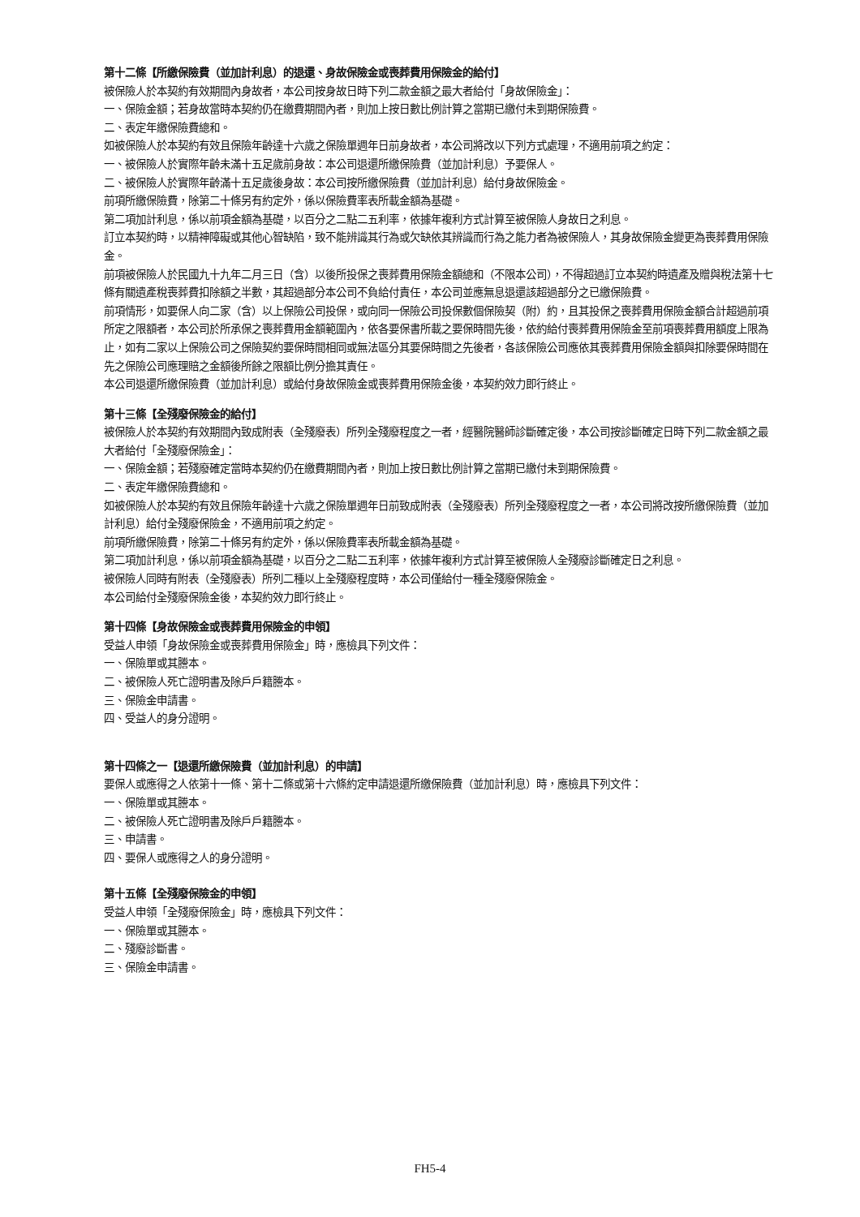第十二條【所繳保險費（並加計利息）的退還、身故保險金或喪葬費用保險金的給付】
被保險人於本契約有效期間內身故者，本公司按身故日時下列二款金額之最大者給付「身故保險金」：
一、保險金額；若身故當時本契約仍在繳費期間內者，則加上按日數比例計算之當期已繳付未到期保險費。
二、表定年繳保險費總和。
如被保險人於本契約有效且保險年齡達十六歲之保險單週年日前身故者，本公司將改以下列方式處理，不適用前項之約定：
一、被保險人於實際年齡未滿十五足歲前身故：本公司退還所繳保險費（並加計利息）予要保人。
二、被保險人於實際年齡滿十五足歲後身故：本公司按所繳保險費（並加計利息）給付身故保險金。
前項所繳保險費，除第二十條另有約定外，係以保險費率表所載金額為基礎。
第二項加計利息，係以前項金額為基礎，以百分之二點二五利率，依據年複利方式計算至被保險人身故日之利息。
訂立本契約時，以精神障礙或其他心智缺陷，致不能辨識其行為或欠缺依其辨識而行為之能力者為被保險人，其身故保險金變更為喪葬費用保險金。
前項被保險人於民國九十九年二月三日（含）以後所投保之喪葬費用保險金額總和（不限本公司），不得超過訂立本契約時遺產及贈與稅法第十七條有關遺產稅喪葬費扣除額之半數，其超過部分本公司不負給付責任，本公司並應無息退還該超過部分之已繳保險費。
前項情形，如要保人向二家（含）以上保險公司投保，或向同一保險公司投保數個保險契（附）約，且其投保之喪葬費用保險金額合計超過前項所定之限額者，本公司於所承保之喪葬費用金額範圍內，依各要保書所載之要保時間先後，依約給付喪葬費用保險金至前項喪葬費用額度上限為止，如有二家以上保險公司之保險契約要保時間相同或無法區分其要保時間之先後者，各該保險公司應依其喪葬費用保險金額與扣除要保時間在先之保險公司應理賠之金額後所餘之限額比例分擔其責任。
本公司退還所繳保險費（並加計利息）或給付身故保險金或喪葬費用保險金後，本契約效力即行終止。
第十三條【全殘廢保險金的給付】
被保險人於本契約有效期間內致成附表（全殘廢表）所列全殘廢程度之一者，經醫院醫師診斷確定後，本公司按診斷確定日時下列二款金額之最大者給付「全殘廢保險金」：
一、保險金額；若殘廢確定當時本契約仍在繳費期間內者，則加上按日數比例計算之當期已繳付未到期保險費。
二、表定年繳保險費總和。
如被保險人於本契約有效且保險年齡達十六歲之保險單週年日前致成附表（全殘廢表）所列全殘廢程度之一者，本公司將改按所繳保險費（並加計利息）給付全殘廢保險金，不適用前項之約定。
前項所繳保險費，除第二十條另有約定外，係以保險費率表所載金額為基礎。
第二項加計利息，係以前項金額為基礎，以百分之二點二五利率，依據年複利方式計算至被保險人全殘廢診斷確定日之利息。
被保險人同時有附表（全殘廢表）所列二種以上全殘廢程度時，本公司僅給付一種全殘廢保險金。
本公司給付全殘廢保險金後，本契約效力即行終止。
第十四條【身故保險金或喪葬費用保險金的申領】
受益人申領「身故保險金或喪葬費用保險金」時，應檢具下列文件：
一、保險單或其謄本。
二、被保險人死亡證明書及除戶戶籍謄本。
三、保險金申請書。
四、受益人的身分證明。
第十四條之一【退還所繳保險費（並加計利息）的申請】
要保人或應得之人依第十一條、第十二條或第十六條約定申請退還所繳保險費（並加計利息）時，應檢具下列文件：
一、保險單或其謄本。
二、被保險人死亡證明書及除戶戶籍謄本。
三、申請書。
四、要保人或應得之人的身分證明。
第十五條【全殘廢保險金的申領】
受益人申領「全殘廢保險金」時，應檢具下列文件：
一、保險單或其謄本。
二、殘廢診斷書。
三、保險金申請書。
FH5-4